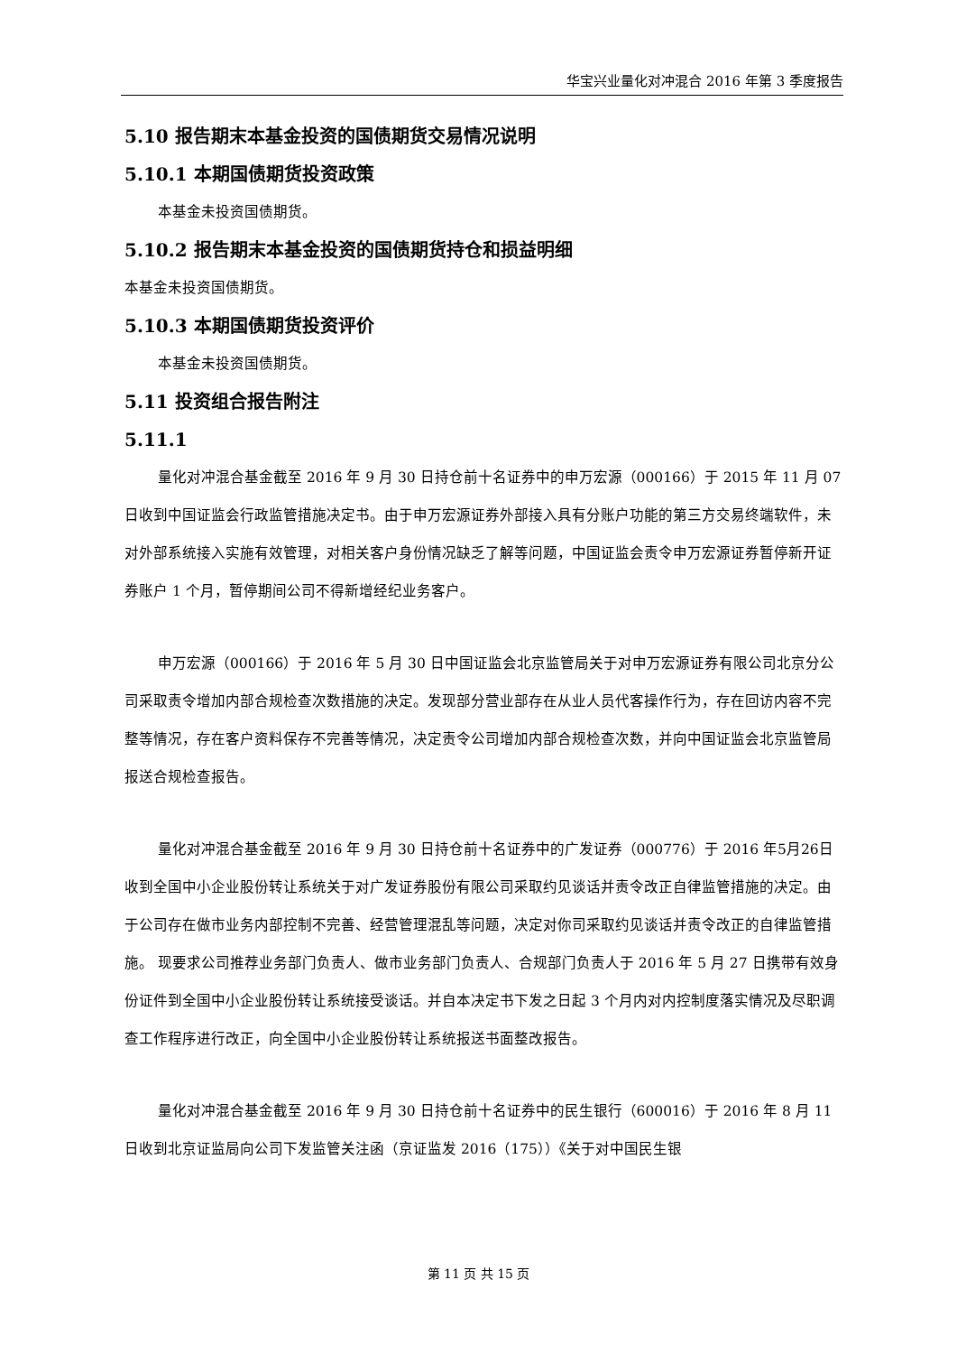华宝兴业量化对冲混合 2016 年第 3 季度报告
5.10 报告期末本基金投资的国债期货交易情况说明
5.10.1 本期国债期货投资政策
本基金未投资国债期货。
5.10.2 报告期末本基金投资的国债期货持仓和损益明细
本基金未投资国债期货。
5.10.3 本期国债期货投资评价
本基金未投资国债期货。
5.11 投资组合报告附注
5.11.1
量化对冲混合基金截至 2016 年 9 月 30 日持仓前十名证券中的申万宏源（000166）于 2015 年 11 月 07 日收到中国证监会行政监管措施决定书。由于申万宏源证券外部接入具有分账户功能的第三方交易终端软件，未对外部系统接入实施有效管理，对相关客户身份情况缺乏了解等问题，中国证监会责令申万宏源证券暂停新开证券账户 1 个月，暂停期间公司不得新增经纪业务客户。
申万宏源（000166）于 2016 年 5 月 30 日中国证监会北京监管局关于对申万宏源证券有限公司北京分公司采取责令增加内部合规检查次数措施的决定。发现部分营业部存在从业人员代客操作行为，存在回访内容不完整等情况，存在客户资料保存不完善等情况，决定责令公司增加内部合规检查次数，并向中国证监会北京监管局报送合规检查报告。
量化对冲混合基金截至 2016 年 9 月 30 日持仓前十名证券中的广发证券（000776）于 2016 年5月26日收到全国中小企业股份转让系统关于对广发证券股份有限公司采取约见谈话并责令改正自律监管措施的决定。由于公司存在做市业务内部控制不完善、经营管理混乱等问题，决定对你司采取约见谈话并责令改正的自律监管措施。 现要求公司推荐业务部门负责人、做市业务部门负责人、合规部门负责人于 2016 年 5 月 27 日携带有效身份证件到全国中小企业股份转让系统接受谈话。并自本决定书下发之日起 3 个月内对内控制度落实情况及尽职调查工作程序进行改正，向全国中小企业股份转让系统报送书面整改报告。
量化对冲混合基金截至 2016 年 9 月 30 日持仓前十名证券中的民生银行（600016）于 2016 年 8 月 11 日收到北京证监局向公司下发监管关注函（京证监发 2016（175））《关于对中国民生银
第 11 页 共 15 页